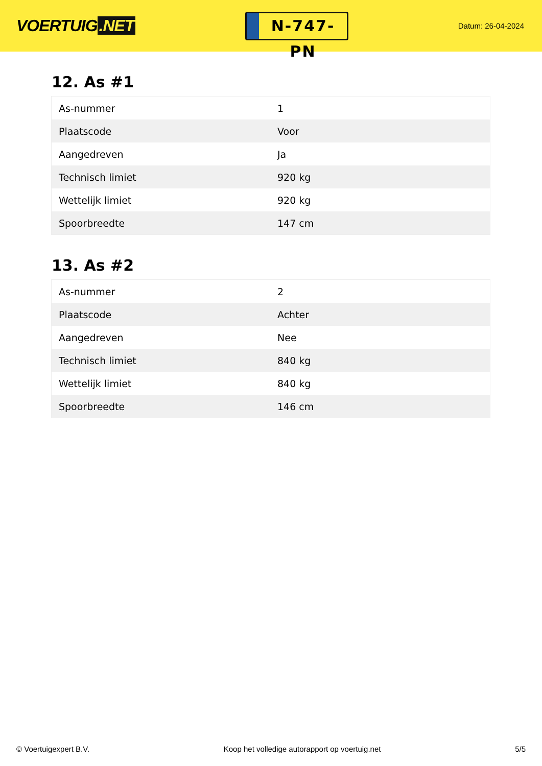VOERTUIG.NET
N-747-PN
Datum: 26-04-2024
12. As #1
| As-nummer | 1 |
| Plaatscode | Voor |
| Aangedreven | Ja |
| Technisch limiet | 920 kg |
| Wettelijk limiet | 920 kg |
| Spoorbreedte | 147 cm |
13. As #2
| As-nummer | 2 |
| Plaatscode | Achter |
| Aangedreven | Nee |
| Technisch limiet | 840 kg |
| Wettelijk limiet | 840 kg |
| Spoorbreedte | 146 cm |
© Voertuigexpert B.V. Koop het volledige autorapport op voertuig.net 5/5